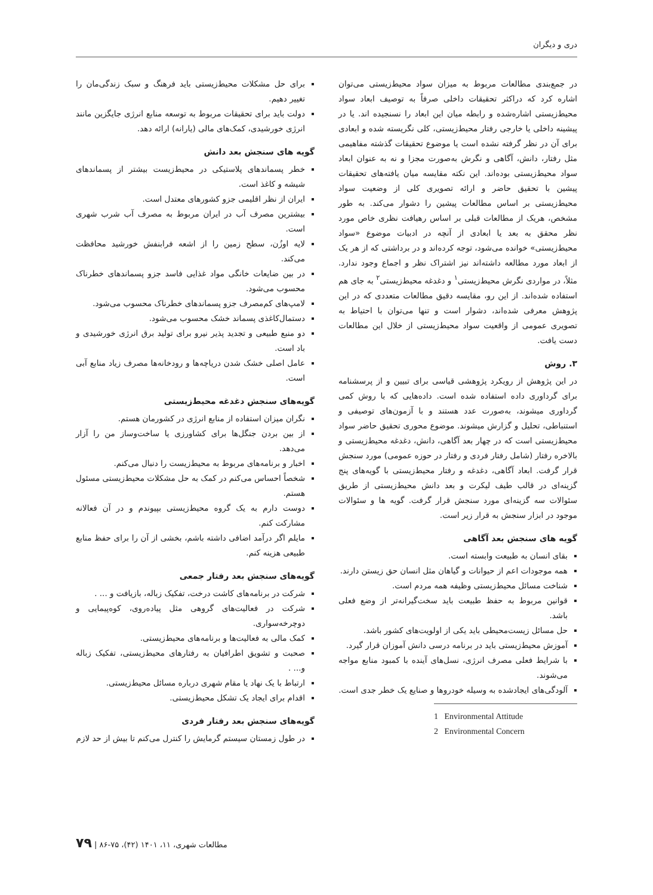دری و دیگران
در جمع‌بندی مطالعات مربوط به میزان سواد محیط‌زیستی می‌توان اشاره کرد که دراکثر تحقیقات داخلی صرفاً به توصیف ابعاد سواد محیط‌زیستی اشاره‌شده و رابطه میان این ابعاد را نسنجیده اند. یا در پیشینه داخلی یا خارجی رفتار محیط‌زیستی، کلی نگریسته شده و ابعادی برای آن در نظر گرفته نشده است یا موضوع تحقیقات گذشته مفاهیمی مثل رفتار، دانش، آگاهی و نگرش به‌صورت مجزا و نه به عنوان ابعاد سواد محیط‌زیستی بوده‌اند. این نکته مقایسه میان یافته‌های تحقیقات پیشین با تحقیق حاضر و ارائه تصویری کلی از وضعیت سواد محیط‌زیستی بر اساس مطالعات پیشین را دشوار می‌کند. به طور مشخص، هریک از مطالعات قبلی بر اساس رهیافت نظری خاص مورد نظر محقق به بعد یا ابعادی از آنچه در ادبیات موضوع «سواد محیط‌زیستی» خوانده می‌شود، توجه کرده‌اند و در برداشتی که از هر یک از ابعاد مورد مطالعه داشته‌اند نیز اشتراک نظر و اجماع وجود ندارد. مثلاً، در مواردی نگرش محیط‌زیستی<sup>۱</sup> و دغدغه محیط‌زیستی<sup>۲</sup> به جای هم استفاده شده‌اند. از این رو، مقایسه دقیق مطالعات متعددی که در این پژوهش معرفی شده‌اند، دشوار است و تنها می‌توان با احتیاط به تصویری عمومی از واقعیت سواد محیط‌زیستی از خلال این مطالعات دست یافت.
۳. روش
در این پژوهش از رویکرد پژوهشی قیاسی برای تبیین و از پرسشنامه برای گرداوری داده استفاده شده است. داده‌هایی که با روش کمی گرداوری میشوند، به‌صورت عدد هستند و با آزمون‌های توصیفی و استنباطی، تحلیل و گزارش میشوند. موضوع محوری تحقیق حاضر سواد محیط‌زیستی است که در چهار بعد آگاهی، دانش، دغدغه محیط‌زیستی و بالاخره رفتار (شامل رفتار فردی و رفتار در حوزه عمومی) مورد سنجش قرار گرفت. ابعاد آگاهی، دغدغه و رفتار محیط‌زیستی با گویه‌های پنج گزینه‌ای در قالب طیف لیکرت و بعد دانش محیط‌زیستی از طریق سئوالات سه گزینه‌ای مورد سنجش قرار گرفت. گویه ها و سئوالات موجود در ابزار سنجش به قرار زیر است.
گویه های سنجش بعد آگاهی
بقای انسان به طبیعت وابسته است.
همه موجودات اعم از حیوانات و گیاهان مثل انسان حق زیستن دارند.
شناخت مسائل محیط‌زیستی وظیفه همه مردم است.
قوانین مربوط به حفظ طبیعت باید سخت‌گیرانه‌تر از وضع فعلی باشد.
حل مسائل زیست‌محیطی باید یکی از اولویت‌های کشور باشد.
آموزش محیط‌زیستی باید در برنامه درسی دانش آموزان قرار گیرد.
با شرایط فعلی مصرف انرژی، نسل‌های آینده با کمبود منابع مواجه می‌شوند.
آلودگی‌های ایجادشده به وسیله خودروها و صنایع یک خطر جدی است.
1 Environmental Attitude
2 Environmental Concern
برای حل مشکلات محیط‌زیستی باید فرهنگ و سبک زندگی‌مان را تغییر دهیم.
دولت باید برای تحقیقات مربوط به توسعه منابع انرژی جایگزین مانند انرژی خورشیدی، کمک‌های مالی (یارانه) ارائه دهد.
گویه های سنجش بعد دانش
خطر پسماندهای پلاستیکی در محیط‌زیست بیشتر از پسماندهای شیشه و کاغذ است.
ایران از نظر اقلیمی جزو کشورهای معتدل است.
بیشترین مصرف آب در ایران مربوط به مصرف آب شرب شهری است.
لایه اوزُن، سطح زمین را از اشعه فرابنفش خورشید محافظت می‌کند.
در بین ضایعات خانگی مواد غذایی فاسد جزو پسماندهای خطرناک محسوب می‌شود.
لامپ‌های کم‌مصرف جزو پسماندهای خطرناک محسوب می‌شود.
دستمال‌کاغذی پسماند خشک محسوب می‌شود.
دو منبع طبیعی و تجدید پذیر نیرو برای تولید برق انرژی خورشیدی و باد است.
عامل اصلی خشک شدن دریاچه‌ها و رودخانه‌ها مصرف زیاد منابع آبی است.
گویه‌های سنجش دغدغه محیط‌زیستی
نگران میزان استفاده از منابع انرژی در کشورمان هستم.
از بین بردن جنگل‌ها برای کشاورزی یا ساخت‌وساز من را آزار می‌دهد.
اخبار و برنامه‌های مربوط به محیط‌زیست را دنبال می‌کنم.
شخصاً احساس می‌کنم در کمک به حل مشکلات محیط‌زیستی مسئول هستم.
دوست دارم به یک گروه محیط‌زیستی بپیوندم و در آن فعالانه مشارکت کنم.
مایلم اگر درآمد اضافی داشته باشم، بخشی از آن را برای حفظ منابع طبیعی هزینه کنم.
گویه‌های سنجش بعد رفتار جمعی
شرکت در برنامه‌های کاشت درخت، تفکیک زباله، بازیافت و ... .
شرکت در فعالیت‌های گروهی مثل پیاده‌روی، کوه‌پیمایی و دوچرخه‌سواری.
کمک مالی به فعالیت‌ها و برنامه‌های محیط‌زیستی.
صحبت و تشویق اطرافیان به رفتارهای محیط‌زیستی، تفکیک زباله و... .
ارتباط با یک نهاد یا مقام شهری درباره مسائل محیط‌زیستی.
اقدام برای ایجاد یک تشکل محیط‌زیستی.
گویه‌های سنجش بعد رفتار فردی
در طول زمستان سیستم گرمایش را کنترل می‌کنم تا بیش از حد لازم
مطالعات شهری، ۱۱، ۱۴۰۱ (۴۲)، ۷۵-۸۶ | ۷۹